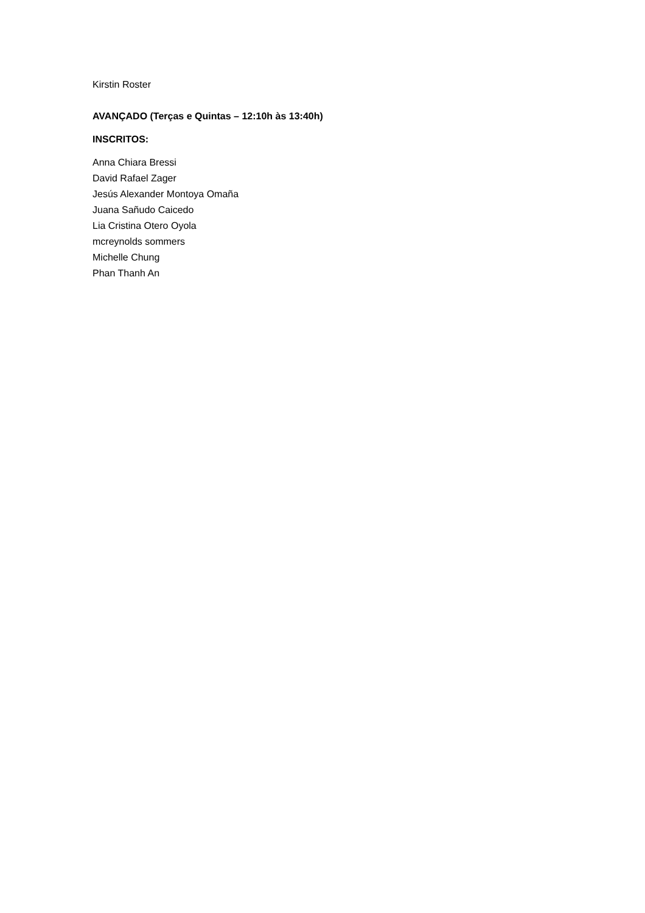Kirstin Roster
AVANÇADO (Terças e Quintas – 12:10h às 13:40h)
INSCRITOS:
Anna Chiara Bressi
David Rafael Zager
Jesús Alexander Montoya Omaña
Juana Sañudo Caicedo
Lia Cristina Otero Oyola
mcreynolds sommers
Michelle Chung
Phan Thanh An